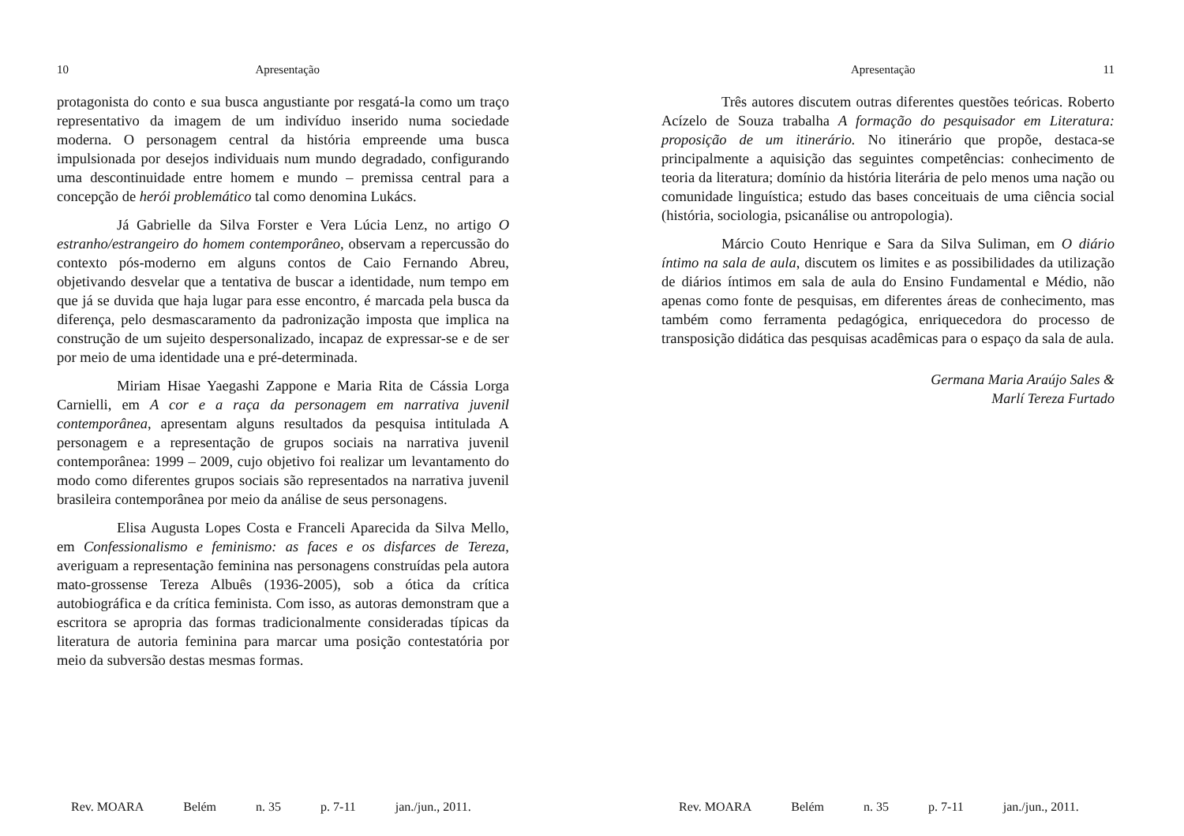10 Apresentação
protagonista do conto e sua busca angustiante por resgatá-la como um traço representativo da imagem de um indivíduo inserido numa sociedade moderna. O personagem central da história empreende uma busca impulsionada por desejos individuais num mundo degradado, configurando uma descontinuidade entre homem e mundo – premissa central para a concepção de herói problemático tal como denomina Lukács.
Já Gabrielle da Silva Forster e Vera Lúcia Lenz, no artigo O estranho/estrangeiro do homem contemporâneo, observam a repercussão do contexto pós-moderno em alguns contos de Caio Fernando Abreu, objetivando desvelar que a tentativa de buscar a identidade, num tempo em que já se duvida que haja lugar para esse encontro, é marcada pela busca da diferença, pelo desmascaramento da padronização imposta que implica na construção de um sujeito despersonalizado, incapaz de expressar-se e de ser por meio de uma identidade una e pré-determinada.
Miriam Hisae Yaegashi Zappone e Maria Rita de Cássia Lorga Carnielli, em A cor e a raça da personagem em narrativa juvenil contemporânea, apresentam alguns resultados da pesquisa intitulada A personagem e a representação de grupos sociais na narrativa juvenil contemporânea: 1999 – 2009, cujo objetivo foi realizar um levantamento do modo como diferentes grupos sociais são representados na narrativa juvenil brasileira contemporânea por meio da análise de seus personagens.
Elisa Augusta Lopes Costa e Franceli Aparecida da Silva Mello, em Confessionalismo e feminismo: as faces e os disfarces de Tereza, averiguam a representação feminina nas personagens construídas pela autora mato-grossense Tereza Albuês (1936-2005), sob a ótica da crítica autobiográfica e da crítica feminista. Com isso, as autoras demonstram que a escritora se apropria das formas tradicionalmente consideradas típicas da literatura de autoria feminina para marcar uma posição contestatória por meio da subversão destas mesmas formas.
Rev. MOARA Belém n. 35 p. 7-11 jan./jun., 2011.
Apresentação 11
Três autores discutem outras diferentes questões teóricas. Roberto Acízelo de Souza trabalha A formação do pesquisador em Literatura: proposição de um itinerário. No itinerário que propõe, destaca-se principalmente a aquisição das seguintes competências: conhecimento de teoria da literatura; domínio da história literária de pelo menos uma nação ou comunidade linguística; estudo das bases conceituais de uma ciência social (história, sociologia, psicanálise ou antropologia).
Márcio Couto Henrique e Sara da Silva Suliman, em O diário íntimo na sala de aula, discutem os limites e as possibilidades da utilização de diários íntimos em sala de aula do Ensino Fundamental e Médio, não apenas como fonte de pesquisas, em diferentes áreas de conhecimento, mas também como ferramenta pedagógica, enriquecedora do processo de transposição didática das pesquisas acadêmicas para o espaço da sala de aula.
Germana Maria Araújo Sales &
Marlí Tereza Furtado
Rev. MOARA Belém n. 35 p. 7-11 jan./jun., 2011.